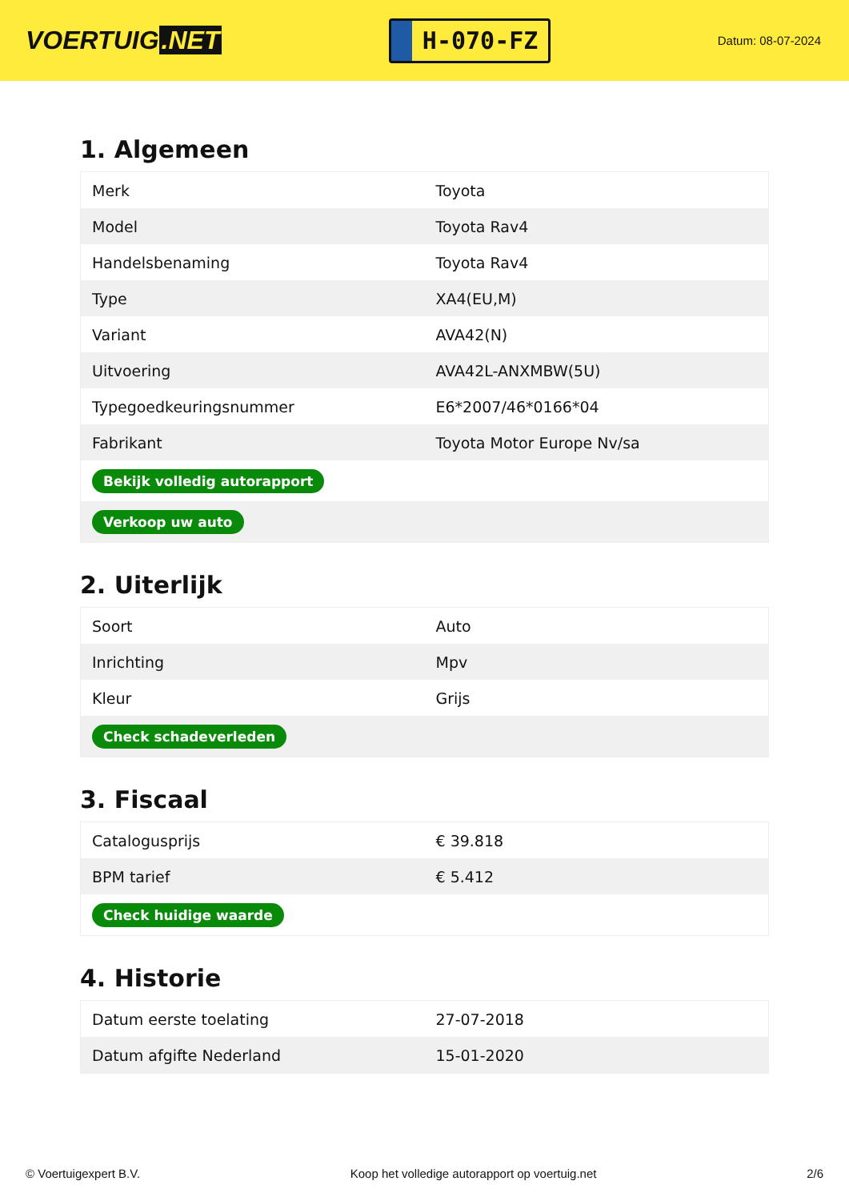VOERTUIG.NET
H-070-FZ
Datum: 08-07-2024
1. Algemeen
| Merk | Toyota |
| Model | Toyota Rav4 |
| Handelsbenaming | Toyota Rav4 |
| Type | XA4(EU,M) |
| Variant | AVA42(N) |
| Uitvoering | AVA42L-ANXMBW(5U) |
| Typegoedkeuringsnummer | E6*2007/46*0166*04 |
| Fabrikant | Toyota Motor Europe Nv/sa |
| Bekijk volledig autorapport | |
| Verkoop uw auto | |
2. Uiterlijk
| Soort | Auto |
| Inrichting | Mpv |
| Kleur | Grijs |
| Check schadeverleden | |
3. Fiscaal
| Catalogusprijs | € 39.818 |
| BPM tarief | € 5.412 |
| Check huidige waarde | |
4. Historie
| Datum eerste toelating | 27-07-2018 |
| Datum afgifte Nederland | 15-01-2020 |
© Voertuigexpert B.V. Koop het volledige autorapport op voertuig.net 2/6